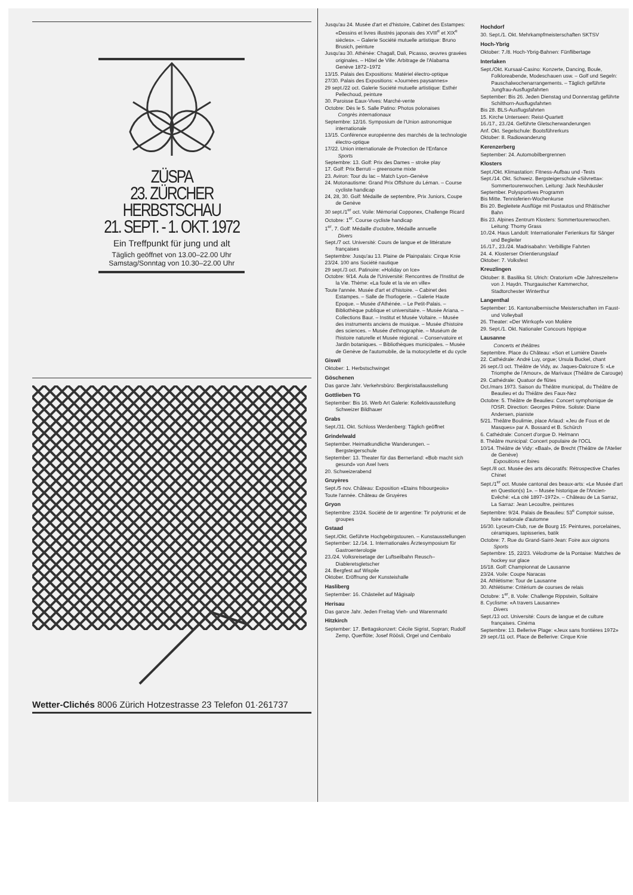ZÜSPA
23. ZÜRCHER
HERBSTSCHAU
21. SEPT. - 1. OKT. 1972
Ein Treffpunkt für jung und alt
Täglich geöffnet von 13.00–22.00 Uhr
Samstag/Sonntag von 10.30–22.00 Uhr
Wetter-Clichés 8006 Zürich Hotzestrasse 23 Telefon 01·261737
Jusqu'au 24. Musée d'art et d'histoire, Cabinet des Estampes: «Dessins et livres illustrés japonais des XVIII<sup>e</sup> et XIX<sup>e</sup> siècles». – Galerie Société mutuelle artistique: Bruno Brusich, peinture
Jusqu'au 30. Athénée: Chagall, Dali, Picasso, œuvres gravées originales. – Hôtel de Ville: Arbitrage de l'Alabama Genève 1872–1972
13/15. Palais des Expositions: Matériel électro-optique
27/30. Palais des Expositions: «Journées paysannes»
29 sept./22 oct. Galerie Société mutuelle artistique: Esthér Pellechoud, peinture
30. Paroisse Eaux-Vives: Marché-vente
Octobre: Dès le 5. Salle Patino: Photos polonaises
Congrès internationaux
Septembre: 12/16. Symposium de l'Union astronomique internationale
13/15. Conférence européenne des marchés de la technologie électro-optique
17/22. Union internationale de Protection de l'Enfance
Sports
Septembre: 13. Golf: Prix des Dames – stroke play
17. Golf: Prix Berruti – greensome mixte
23. Aviron: Tour du lac – Match Lyon–Genève
24. Motonautisme: Grand Prix Offshore du Léman. – Course cycliste handicap
24, 28, 30. Golf: Médaille de septembre, Prix Juniors, Coupe de Genève
30 sept./1<sup>er</sup> oct. Voile: Mémorial Copponex, Challenge Ricard
Octobre: 1<sup>er</sup>. Course cycliste handicap
1<sup>er</sup>, 7. Golf: Médaille d'octobre, Médaille annuelle
Divers
Sept./7 oct. Université: Cours de langue et de littérature françaises
Septembre: Jusqu'au 13. Plaine de Plainpalais: Cirque Knie
23/24. 100 ans Société nautique
29 sept./3 oct. Patinoire: «Holiday on Ice»
Octobre: 9/14. Aula de l'Université: Rencontres de l'Institut de la Vie. Thème: «La foule et la vie en ville»
Toute l'année. Musée d'art et d'histoire. – Cabinet des Estampes. – Salle de l'horlogerie. – Galerie Haute Epoque. – Musée d'Athénée. – Le Petit-Palais. – Bibliothèque publique et universitaire. – Musée Ariana. – Collections Baur. – Institut et Musée Voltaire. – Musée des instruments anciens de musique. – Musée d'histoire des sciences. – Musée d'ethnographie. – Muséum de l'histoire naturelle et Musée régional. – Conservatoire et Jardin botaniques. – Bibliothèques municipales. – Musée de Genève de l'automobile, de la motocyclette et du cycle
Giswil
Oktober: 1. Herbstschwinget
Göschenen
Das ganze Jahr. Verkehrsbüro: Bergkristallausstellung
Gottlieben TG
September: Bis 16. Werb Art Galerie: Kollektivausstellung Schweizer Bildhauer
Grabs
Sept./31. Okt. Schloss Werdenberg: Täglich geöffnet
Grindelwald
September. Heimatkundliche Wanderungen. – Bergsteigerschule
September: 13. Theater für das Bernerland: «Bob macht sich gesund» von Axel Ivers
20. Schweizerabend
Gruyères
Sept./5 nov. Château: Exposition «Etains fribourgeois»
Toute l'année. Château de Gruyères
Gryon
Septembre: 23/24. Société de tir argentine: Tir polytronic et de groupes
Gstaad
Sept./Okt. Geführte Hochgebirgstouren. – Kunstausstellungen
September: 12./14. 1. Internationales Ärztesymposium für Gastroenterologie
23./24. Volksreisetage der Luftseilbahn Reusch–Diableretsgletscher
24. Bergfest auf Wispile
Oktober. Eröffnung der Kunsteishalle
Hasliberg
September: 16. Chästeilet auf Mägisalp
Herisau
Das ganze Jahr. Jeden Freitag Vieh- und Warenmarkt
Hitzkirch
September: 17. Bettagskonzert: Cécile Sigrist, Sopran; Rudolf Zemp, Querflöte; Josef Röösli, Orgel und Cembalo
Hochdorf
30. Sept./1. Okt. Mehrkampfmeisterschaften SKTSV
Hoch-Ybrig
Oktober: 7./8. Hoch-Ybrig-Bahnen: Fünflibertage
Interlaken
Sept./Okt. Kursaal-Casino: Konzerte, Dancing, Boule, Folkloreabende, Modeschauen usw. – Golf und Segeln: Pauschalwochenarrangements. – Täglich geführte Jungfrau-Ausflugsfahrten
September: Bis 26. Jeden Dienstag und Donnerstag geführte Schilthorn-Ausflugsfahrten
Bis 28. BLS-Ausflugsfahrten
15. Kirche Unterseen: Reist-Quartett
16./17., 23./24. Geführte Gletscherwanderungen
Anf. Okt. Segelschule: Bootsführerkurs
Oktober: 8. Radiowanderung
Kerenzerberg
September: 24. Automobilbergrennen
Klosters
Sept./Okt. Klimastation: Fitness-Aufbau und -Tests
Sept./14. Okt. Schweiz. Bergsteigerschule «Silvretta»: Sommertourenwochen. Leitung: Jack Neuhäusler
September. Polysportives Programm
Bis Mitte. Tennisferien-Wochenkurse
Bis 20. Begleitete Ausflüge mit Postautos und Rhätischer Bahn
Bis 23. Alpines Zentrum Klosters: Sommertourenwochen. Leitung: Thomy Grass
10./24. Haus Landolt: Internationaler Ferienkurs für Sänger und Begleiter
16./17., 23./24. Madrisabahn: Verbilligte Fahrten
24. 4. Klosterser Orientierungslauf
Oktober: 7. Volksfest
Kreuzlingen
Oktober: 8. Basilika St. Ulrich: Oratorium «Die Jahreszeiten» von J. Haydn. Thurgauischer Kammerchor, Stadtorchester Winterthur
Langenthal
September: 16. Kantonalbernische Meisterschaften im Faust- und Volleyball
26. Theater: «Der Wirrkopf» von Molière
29. Sept./1. Okt. Nationaler Concours hippique
Lausanne
Concerts et théâtres
Septembre. Place du Château: «Son et Lumière Davel»
22. Cathédrale: André Luy, orgue; Ursula Buckel, chant
26 sept./3 oct. Théâtre de Vidy, av. Jaques-Dalcroze 5: «Le Triomphe de l'Amour», de Marivaux (Théâtre de Carouge)
29. Cathédrale: Quatuor de flûtes
Oct./mars 1973. Saison du Théâtre municipal, du Théâtre de Beaulieu et du Théâtre des Faux-Nez
Octobre: 5. Théâtre de Beaulieu: Concert symphonique de l'OSR. Direction: Georges Prêtre. Soliste: Diane Andersen, pianiste
5/21. Théâtre Boulimie, place Arlaud: «Jeu de Fous et de Masques» par A. Bossard et B. Schürch
6. Cathédrale: Concert d'orgue D. Helmann
8. Théâtre municipal: Concert populaire de l'OCL
10/14. Théâtre de Vidy: «Baal», de Brecht (Théâtre de l'Atelier de Genève)
Expositions et foires
Sept./8 oct. Musée des arts décoratifs: Rétrospective Charles Chinet
Sept./1<sup>er</sup> oct. Musée cantonal des beaux-arts: «Le Musée d'art en Question(s) 1». – Musée historique de l'Ancien-Evêché: «La cité 1897–1972». – Château de La Sarraz, La Sarraz: Jean Lecoultre, peintures
Septembre: 9/24. Palais de Beaulieu: 53<sup>e</sup> Comptoir suisse, foire nationale d'automne
16/30. Lyceum-Club, rue de Bourg 15: Peintures, porcelaines, céramiques, tapisseries, batik
Octobre: 7. Rue du Grand-Saint-Jean: Foire aux oignons
Sports
Septembre: 15, 22/23. Vélodrome de la Pontaise: Matches de hockey sur glace
16/18. Golf: Championnat de Lausanne
23/24. Voile: Coupe Naracas
24. Athlétisme: Tour de Lausanne
30. Athlétisme: Critérium de courses de relais
Octobre: 1<sup>er</sup>, 8. Voile: Challenge Rippstein, Solitaire
8. Cyclisme: «A travers Lausanne»
Divers
Sept./13 oct. Université: Cours de langue et de culture françaises. Cinéma
Septembre: 13. Bellerive Plage: «Jeux sans frontières 1972»
29 sept./11 oct. Place de Bellerive: Cirque Knie